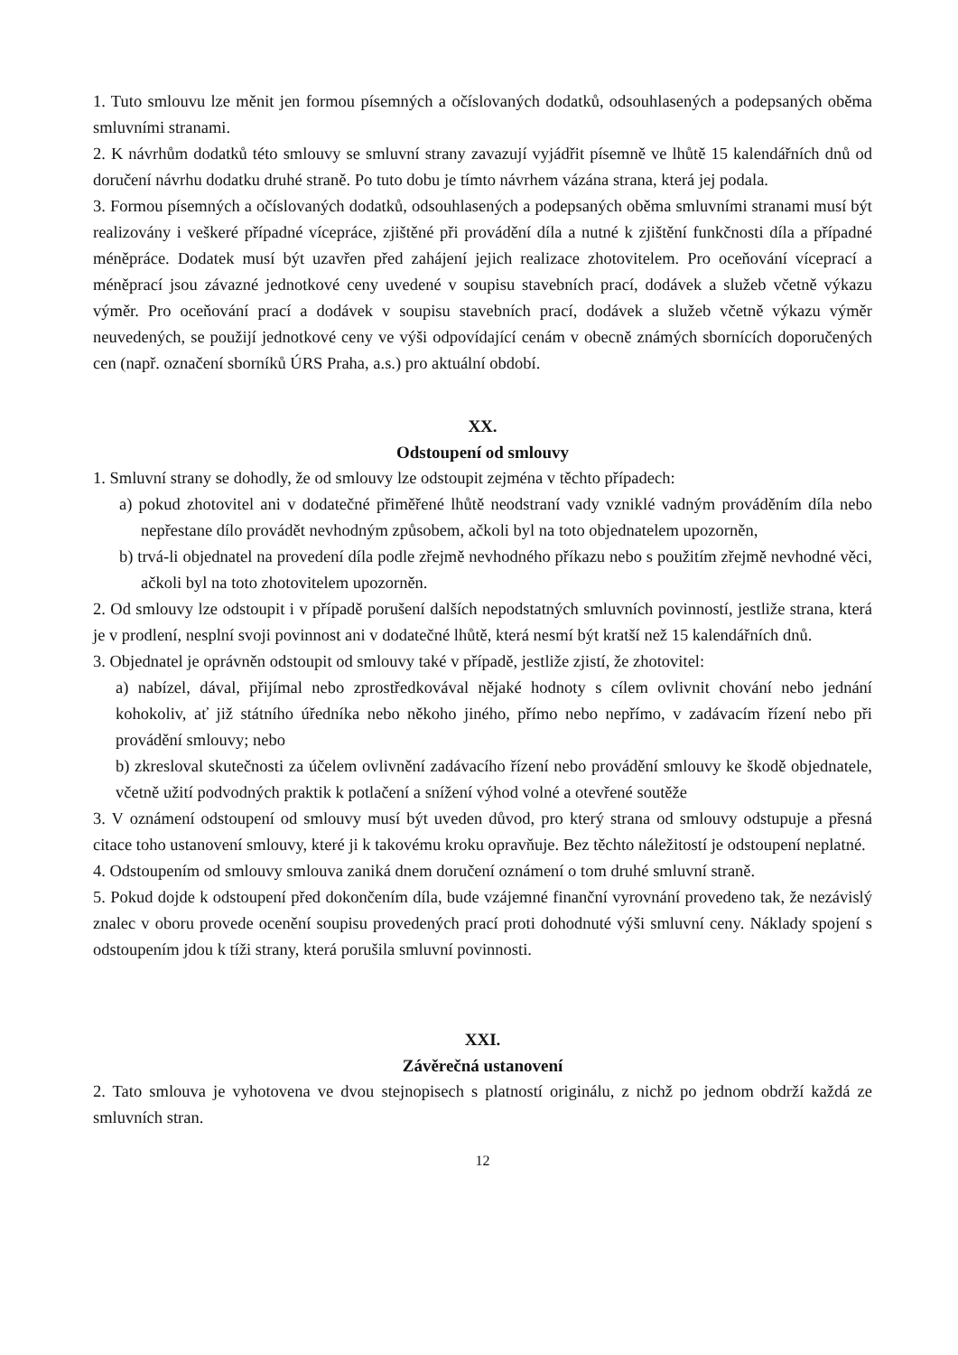1. Tuto smlouvu lze měnit jen formou písemných a očíslovaných dodatků, odsouhlasených a podepsaných oběma smluvními stranami.
2. K návrhům dodatků této smlouvy se smluvní strany zavazují vyjádřit písemně ve lhůtě 15 kalendářních dnů od doručení návrhu dodatku druhé straně. Po tuto dobu je tímto návrhem vázána strana, která jej podala.
3. Formou písemných a očíslovaných dodatků, odsouhlasených a podepsaných oběma smluvními stranami musí být realizovány i veškeré případné vícepráce, zjištěné při provádění díla a nutné k zjištění funkčnosti díla a případné méněpráce. Dodatek musí být uzavřen před zahájení jejich realizace zhotovitelem. Pro oceňování víceprací a méněprací jsou závazné jednotkové ceny uvedené v soupisu stavebních prací, dodávek a služeb včetně výkazu výměr. Pro oceňování prací a dodávek v soupisu stavebních prací, dodávek a služeb včetně výkazu výměr neuvedených, se použijí jednotkové ceny ve výši odpovídající cenám v obecně známých sbornících doporučených cen (např. označení sborníků ÚRS Praha, a.s.) pro aktuální období.
XX.
Odstoupení od smlouvy
1. Smluvní strany se dohodly, že od smlouvy lze odstoupit zejména v těchto případech:
a) pokud zhotovitel ani v dodatečné přiměřené lhůtě neodstraní vady vzniklé vadným prováděním díla nebo nepřestane dílo provádět nevhodným způsobem, ačkoli byl na toto objednatelem upozorněn,
b) trvá-li objednatel na provedení díla podle zřejmě nevhodného příkazu nebo s použitím zřejmě nevhodné věci, ačkoli byl na toto zhotovitelem upozorněn.
2. Od smlouvy lze odstoupit i v případě porušení dalších nepodstatných smluvních povinností, jestliže strana, která je v prodlení, nesplní svoji povinnost ani v dodatečné lhůtě, která nesmí být kratší než 15 kalendářních dnů.
3. Objednatel je oprávněn odstoupit od smlouvy také v případě, jestliže zjistí, že zhotovitel:
a) nabízel, dával, přijímal nebo zprostředkovával nějaké hodnoty s cílem ovlivnit chování nebo jednání kohokoliv, ať již státního úředníka nebo někoho jiného, přímo nebo nepřímo, v zadávacím řízení nebo při provádění smlouvy; nebo
b) zkresloval skutečnosti za účelem ovlivnění zadávacího řízení nebo provádění smlouvy ke škodě objednatele, včetně užití podvodných praktik k potlačení a snížení výhod volné a otevřené soutěže
3. V oznámení odstoupení od smlouvy musí být uveden důvod, pro který strana od smlouvy odstupuje a přesná citace toho ustanovení smlouvy, které ji k takovému kroku opravňuje. Bez těchto náležitostí je odstoupení neplatné.
4. Odstoupením od smlouvy smlouva zaniká dnem doručení oznámení o tom druhé smluvní straně.
5. Pokud dojde k odstoupení před dokončením díla, bude vzájemné finanční vyrovnání provedeno tak, že nezávislý znalec v oboru provede ocenění soupisu provedených prací proti dohodnuté výši smluvní ceny. Náklady spojení s odstoupením jdou k tíži strany, která porušila smluvní povinnosti.
XXI.
Závěrečná ustanovení
2. Tato smlouva je vyhotovena ve dvou stejnopisech s platností originálu, z nichž po jednom obdrží každá ze smluvních stran.
12